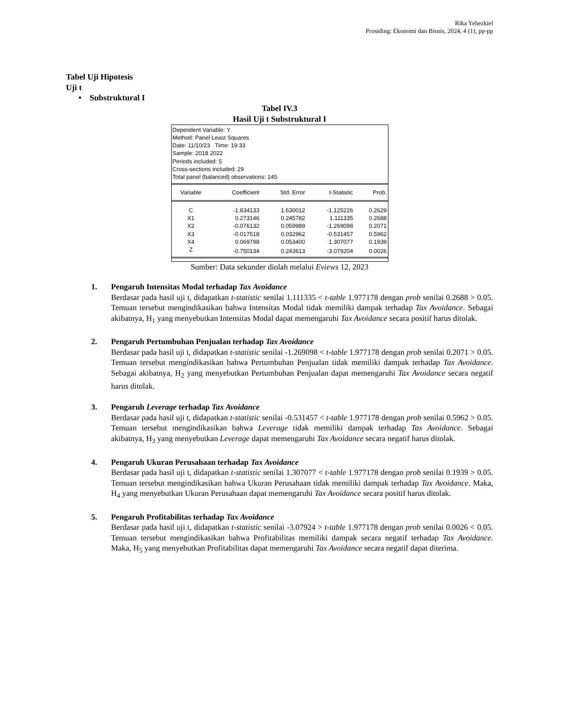Rika Yehezkiel
Prosiding: Ekonomi dan Bisnis, 2024, 4 (1), pp-pp
Tabel Uji Hipotesis
Uji t
• Substruktural I
Tabel IV.3
Hasil Uji t Substruktural I
Dependent Variable: Y
Method: Panel Least Squares
Date: 11/10/23 Time: 19:33
Sample: 2018 2022
Periods included: 5
Cross-sections included: 29
Total panel (balanced) observations: 145
| Variable | Coefficient | Std. Error | t-Statistic | Prob. |
| --- | --- | --- | --- | --- |
| C | -1.834133 | 1.630012 | -1.125226 | 0.2629 |
| X1 | 0.273146 | 0.245782 | 1.111335 | 0.2688 |
| X2 | -0.076132 | 0.059989 | -1.269098 | 0.2071 |
| X3 | -0.017518 | 0.032962 | -0.531457 | 0.5962 |
| X4 | 0.069798 | 0.053400 | 1.307077 | 0.1939 |
| Z | -0.750134 | 0.243613 | -3.079204 | 0.0026 |
Sumber: Data sekunder diolah melalui Eviews 12, 2023
1. Pengaruh Intensitas Modal terhadap Tax Avoidance
Berdasar pada hasil uji t, didapatkan t-statistic senilai 1.111335 < t-table 1.977178 dengan prob senilai 0.2688 > 0.05. Temuan tersebut mengindikasikan bahwa Intensitas Modal tidak memiliki dampak terhadap Tax Avoidance. Sebagai akibatnya, H<sub>1</sub> yang menyebutkan Intensitas Modal dapat memengaruhi Tax Avoidance secara positif harus ditolak.
2. Pengaruh Pertumbuhan Penjualan terhadap Tax Avoidance
Berdasar pada hasil uji t, didapatkan t-statistic senilai -1.269098 < t-table 1.977178 dengan prob senilai 0.2071 > 0.05. Temuan tersebut mengindikasikan bahwa Pertumbuhan Penjualan tidak memiliki dampak terhadap Tax Avoidance. Sebagai akibatnya, H<sub>2</sub> yang menyebutkan Pertumbuhan Penjualan dapat memengaruhi Tax Avoidance secara negatif harus ditolak.
3. Pengaruh Leverage terhadap Tax Avoidance
Berdasar pada hasil uji t, didapatkan t-statistic senilai -0.531457 < t-table 1.977178 dengan prob senilai 0.5962 > 0.05. Temuan tersebut mengindikasikan bahwa Leverage tidak memiliki dampak terhadap Tax Avoidance. Sebagai akibatnya, H<sub>3</sub> yang menyebutkan Leverage dapat memengaruhi Tax Avoidance secara negatif harus ditolak.
4. Pengaruh Ukuran Perusahaan terhadap Tax Avoidance
Berdasar pada hasil uji t, didapatkan t-statistic senilai 1.307077 < t-table 1.977178 dengan prob senilai 0.1939 > 0.05. Temuan tersebut mengindikasikan bahwa Ukuran Perusahaan tidak memiliki dampak terhadap Tax Avoidance. Maka, H<sub>4</sub> yang menyebutkan Ukuran Perusahaan dapat memengaruhi Tax Avoidance secara positif harus ditolak.
5. Pengaruh Profitabilitas terhadap Tax Avoidance
Berdasar pada hasil uji t, didapatkan t-statistic senilai -3.07924 > t-table 1.977178 dengan prob senilai 0.0026 < 0.05. Temuan tersebut mengindikasikan bahwa Profitabilitas memiliki dampak secara negatif terhadap Tax Avoidance. Maka, H<sub>5</sub> yang menyebutkan Profitabilitas dapat memengaruhi Tax Avoidance secara negatif dapat diterima.